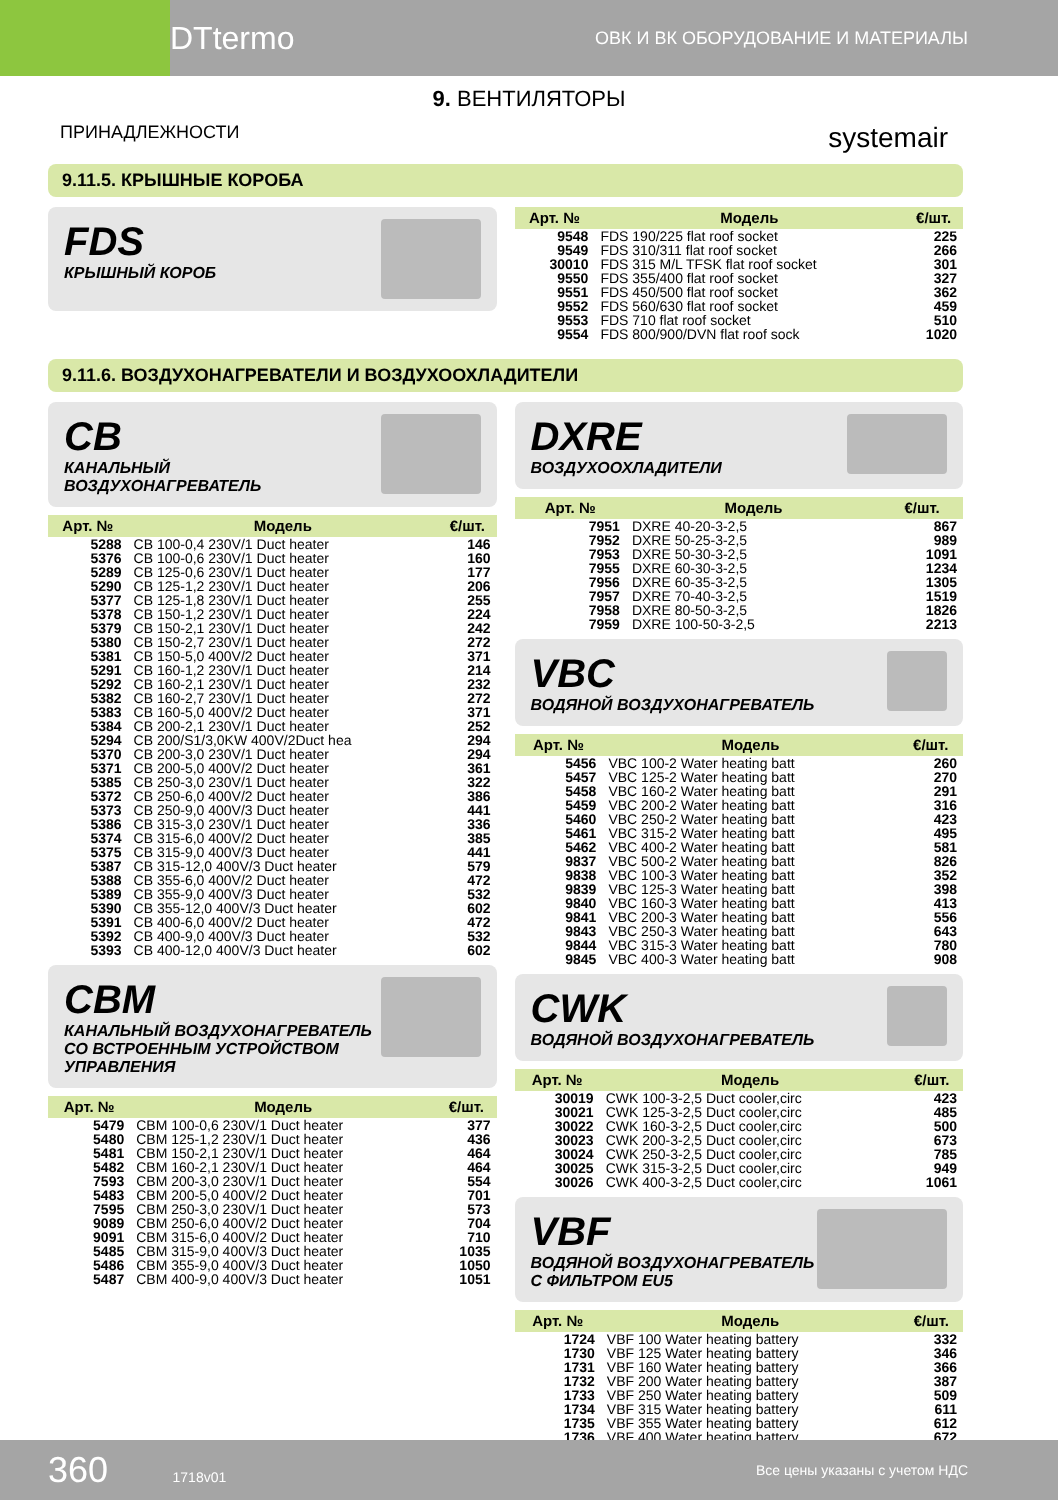DTtermo ОВК И ВК ОБОРУДОВАНИЕ И МАТЕРИАЛЫ
9. ВЕНТИЛЯТОРЫ
ПРИНАДЛЕЖНОСТИ systemair
9.11.5. КРЫШНЫЕ КОРОБА
FDS
КРЫШНЫЙ КОРОБ
| Арт. № | Модель | €/шт. |
| --- | --- | --- |
| 9548 | FDS 190/225 flat roof socket | 225 |
| 9549 | FDS 310/311 flat roof socket | 266 |
| 30010 | FDS 315 M/L TFSK flat roof socket | 301 |
| 9550 | FDS 355/400 flat roof socket | 327 |
| 9551 | FDS 450/500 flat roof socket | 362 |
| 9552 | FDS 560/630 flat roof socket | 459 |
| 9553 | FDS 710 flat roof socket | 510 |
| 9554 | FDS 800/900/DVN flat roof sock | 1020 |
9.11.6. ВОЗДУХОНАГРЕВАТЕЛИ И ВОЗДУХООХЛАДИТЕЛИ
CB
КАНАЛЬНЫЙ
ВОЗДУХОНАГРЕВАТЕЛЬ
| Арт. № | Модель | €/шт. |
| --- | --- | --- |
| 5288 | CB 100-0,4 230V/1 Duct heater | 146 |
| 5376 | CB 100-0,6 230V/1 Duct heater | 160 |
| 5289 | CB 125-0,6 230V/1 Duct heater | 177 |
| 5290 | CB 125-1,2 230V/1 Duct heater | 206 |
| 5377 | CB 125-1,8 230V/1 Duct heater | 255 |
| 5378 | CB 150-1,2 230V/1 Duct heater | 224 |
| 5379 | CB 150-2,1 230V/1 Duct heater | 242 |
| 5380 | CB 150-2,7 230V/1 Duct heater | 272 |
| 5381 | CB 150-5,0 400V/2 Duct heater | 371 |
| 5291 | CB 160-1,2 230V/1 Duct heater | 214 |
| 5292 | CB 160-2,1 230V/1 Duct heater | 232 |
| 5382 | CB 160-2,7 230V/1 Duct heater | 272 |
| 5383 | CB 160-5,0 400V/2 Duct heater | 371 |
| 5384 | CB 200-2,1 230V/1 Duct heater | 252 |
| 5294 | CB 200/S1/3,0KW 400V/2Duct hea | 294 |
| 5370 | CB 200-3,0 230V/1 Duct heater | 294 |
| 5371 | CB 200-5,0 400V/2 Duct heater | 361 |
| 5385 | CB 250-3,0 230V/1 Duct heater | 322 |
| 5372 | CB 250-6,0 400V/2 Duct heater | 386 |
| 5373 | CB 250-9,0 400V/3 Duct heater | 441 |
| 5386 | CB 315-3,0 230V/1 Duct heater | 336 |
| 5374 | CB 315-6,0 400V/2 Duct heater | 385 |
| 5375 | CB 315-9,0 400V/3 Duct heater | 441 |
| 5387 | CB 315-12,0 400V/3 Duct heater | 579 |
| 5388 | CB 355-6,0 400V/2 Duct heater | 472 |
| 5389 | CB 355-9,0 400V/3 Duct heater | 532 |
| 5390 | CB 355-12,0 400V/3 Duct heater | 602 |
| 5391 | CB 400-6,0 400V/2 Duct heater | 472 |
| 5392 | CB 400-9,0 400V/3 Duct heater | 532 |
| 5393 | CB 400-12,0 400V/3 Duct heater | 602 |
CBM
КАНАЛЬНЫЙ ВОЗДУХОНАГРЕВАТЕЛЬ
СО ВСТРОЕННЫМ УСТРОЙСТВОМ
УПРАВЛЕНИЯ
| Арт. № | Модель | €/шт. |
| --- | --- | --- |
| 5479 | CBM 100-0,6 230V/1 Duct heater | 377 |
| 5480 | CBM 125-1,2 230V/1 Duct heater | 436 |
| 5481 | CBM 150-2,1 230V/1 Duct heater | 464 |
| 5482 | CBM 160-2,1 230V/1 Duct heater | 464 |
| 7593 | CBM 200-3,0 230V/1 Duct heater | 554 |
| 5483 | CBM 200-5,0 400V/2 Duct heater | 701 |
| 7595 | CBM 250-3,0 230V/1 Duct heater | 573 |
| 9089 | CBM 250-6,0 400V/2 Duct heater | 704 |
| 9091 | CBM 315-6,0 400V/2 Duct heater | 710 |
| 5485 | CBM 315-9,0 400V/3 Duct heater | 1035 |
| 5486 | CBM 355-9,0 400V/3 Duct heater | 1050 |
| 5487 | CBM 400-9,0 400V/3 Duct heater | 1051 |
DXRE
ВОЗДУХООХЛАДИТЕЛИ
| Арт. № | Модель | €/шт. |
| --- | --- | --- |
| 7951 | DXRE 40-20-3-2,5 | 867 |
| 7952 | DXRE 50-25-3-2,5 | 989 |
| 7953 | DXRE 50-30-3-2,5 | 1091 |
| 7955 | DXRE 60-30-3-2,5 | 1234 |
| 7956 | DXRE 60-35-3-2,5 | 1305 |
| 7957 | DXRE 70-40-3-2,5 | 1519 |
| 7958 | DXRE 80-50-3-2,5 | 1826 |
| 7959 | DXRE 100-50-3-2,5 | 2213 |
VBC
ВОДЯНОЙ ВОЗДУХОНАГРЕВАТЕЛЬ
| Арт. № | Модель | €/шт. |
| --- | --- | --- |
| 5456 | VBC 100-2 Water heating batt | 260 |
| 5457 | VBC 125-2 Water heating batt | 270 |
| 5458 | VBC 160-2 Water heating batt | 291 |
| 5459 | VBC 200-2 Water heating batt | 316 |
| 5460 | VBC 250-2 Water heating batt | 423 |
| 5461 | VBC 315-2 Water heating batt | 495 |
| 5462 | VBC 400-2 Water heating batt | 581 |
| 9837 | VBC 500-2 Water heating batt | 826 |
| 9838 | VBC 100-3 Water heating batt | 352 |
| 9839 | VBC 125-3 Water heating batt | 398 |
| 9840 | VBC 160-3 Water heating batt | 413 |
| 9841 | VBC 200-3 Water heating batt | 556 |
| 9843 | VBC 250-3 Water heating batt | 643 |
| 9844 | VBC 315-3 Water heating batt | 780 |
| 9845 | VBC 400-3 Water heating batt | 908 |
CWK
ВОДЯНОЙ ВОЗДУХОНАГРЕВАТЕЛЬ
| Арт. № | Модель | €/шт. |
| --- | --- | --- |
| 30019 | CWK 100-3-2,5 Duct cooler,circ | 423 |
| 30021 | CWK 125-3-2,5 Duct cooler,circ | 485 |
| 30022 | CWK 160-3-2,5 Duct cooler,circ | 500 |
| 30023 | CWK 200-3-2,5 Duct cooler,circ | 673 |
| 30024 | CWK 250-3-2,5 Duct cooler,circ | 785 |
| 30025 | CWK 315-3-2,5 Duct cooler,circ | 949 |
| 30026 | CWK 400-3-2,5 Duct cooler,circ | 1061 |
VBF
ВОДЯНОЙ ВОЗДУХОНАГРЕВАТЕЛЬ
С ФИЛЬТРОМ EU5
| Арт. № | Модель | €/шт. |
| --- | --- | --- |
| 1724 | VBF 100 Water heating battery | 332 |
| 1730 | VBF 125 Water heating battery | 346 |
| 1731 | VBF 160 Water heating battery | 366 |
| 1732 | VBF 200 Water heating battery | 387 |
| 1733 | VBF 250 Water heating battery | 509 |
| 1734 | VBF 315 Water heating battery | 611 |
| 1735 | VBF 355 Water heating battery | 612 |
| 1736 | VBF 400 Water heating battery | 672 |
360 1718v01 Все цены указаны с учетом НДС